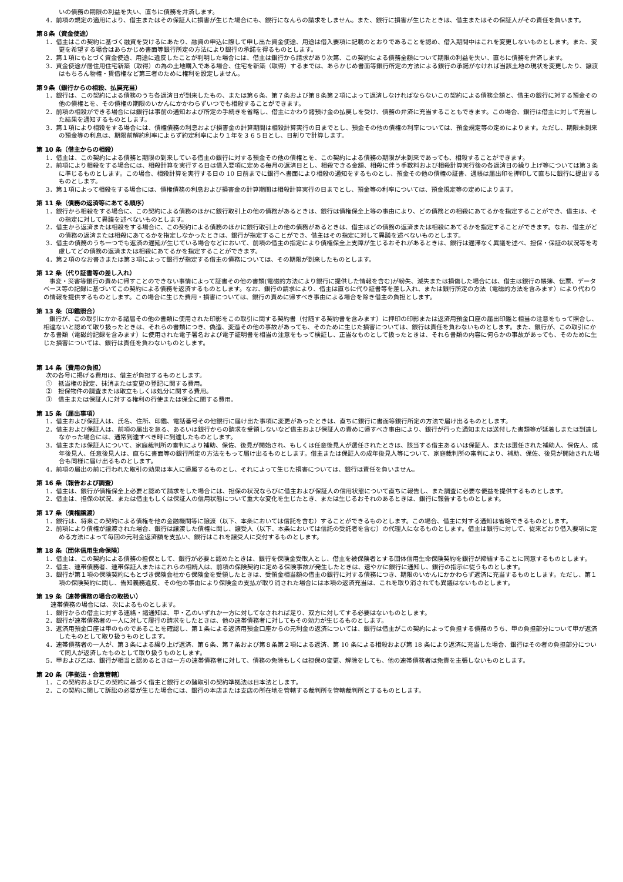いの債務の期限の利益を失い、直ちに債務を弁済します。
4．前項の規定の適用により、借主またはその保証人に損害が生じた場合にも、銀行になんらの請求をしません。また、銀行に損害が生じたときは、借主またはその保証人がその責任を負います。
第８条（資金使途）
1．借主はこの契約に基づく融資を受けるにあたり、融資の申込に際して申し出た資金使途、用途は借入要項に記載のとおりであることを認め、借入期間中はこれを変更しないものとします。また、変更を希望する場合はあらかじめ書面等銀行所定の方法により銀行の承諾を得るものとします。
2．第１項にもとづく資金使途、用途に違反したことが判明した場合には、借主は銀行から請求があり次第、この契約による債務全額について期限の利益を失い、直ちに債務を弁済します。
3．資金使途が居住用住宅新築（取得）の為の土地購入である場合、住宅を新築（取得）するまでは、あらかじめ書面等銀行所定の方法による銀行の承諾がなければ当該土地の現状を変更したり、譲渡はもちろん物権・賃借権など第三者のために権利を設定しません。
第９条（銀行からの相殺、払戻充当）
1．銀行は、この契約による債務のうち各返済日が到来したもの、または第６条、第７条および第８条第２項によって返済しなければならないこの契約による債務全額と、借主の銀行に対する預金その他の債権とを、その債権の期限のいかんにかかわらずいつでも相殺することができます。
2．前項の相殺ができる場合には銀行は事前の通知および所定の手続きを省略し、借主にかわり諸預け金の払戻しを受け、債務の弁済に充当することもできます。この場合、銀行は借主に対して充当した結果を通知するものとします。
3．第１項により相殺をする場合には、債権債務の利息および損害金の計算期間は相殺計算実行の日までとし、預金その他の債権の利率については、預金規定等の定めによります。ただし、期限未到来の預金等の利息は、期限前解約利率によらず約定利率により１年を３６５日とし、日割りで計算します。
第 10 条（借主からの相殺）
1．借主は、この契約による債務と期限の到来している借主の銀行に対する預金その他の債権とを、この契約による債務の期限が未到来であっても、相殺することができます。
2．前項により相殺をする場合には、相殺計算を実行する日は借入要項に定める毎月の返済日とし、相殺できる金額、相殺に伴う手数料および相殺計算実行後の各返済日の繰り上げ等については第３条に準じるものとします。この場合、相殺計算を実行する日の 10 日前までに銀行へ書面により相殺の通知をするものとし、預金その他の債権の証書、通帳は届出印を押印して直ちに銀行に提出するものとします。
3．第１項によって相殺をする場合には、債権債務の利息および損害金の計算期間は相殺計算実行の日までとし、預金等の利率については、預金規定等の定めによります。
第 11 条（債務の返済等にあてる順序）
1．銀行から相殺をする場合に、この契約による債務のほかに銀行取引上の他の債務があるときは、銀行は債権保全上等の事由により、どの債務との相殺にあてるかを指定することができ、借主は、その指定に対して異議を述べないものとします。
2．借主から返済または相殺をする場合に、この契約による債務のほかに銀行取引上の他の債務があるときは、借主はどの債務の返済または相殺にあてるかを指定することができます。なお、借主がどの債務の返済または相殺にあてるかを指定しなかったときは、銀行が指定することができ、借主はその指定に対して異議を述べないものとします。
3．借主の債務のうち一つでも返済の遅延が生じている場合などにおいて、前項の借主の指定により債権保全上支障が生じるおそれがあるときは、銀行は遅滞なく異議を述べ、担保・保証の状況等を考慮してどの債務の返済または相殺にあてるかを指定することができます。
4．第２項のなお書きまたは第３項によって銀行が指定する借主の債務については、その期限が到来したものとします。
第 12 条（代り証書等の差し入れ）
事変・災害等銀行の責めに帰すことのできない事情によって証書その他の書類(電磁的方法により銀行に提供した情報を含む)が紛失、滅失または損傷した場合には、借主は銀行の帳簿、伝票、データベース等の記録に基づいてこの契約による債務を返済するものとします。なお、銀行の請求により、借主は直ちに代り証書等を差し入れ、または銀行所定の方法（電磁的方法を含みます）により代わりの情報を提供するものとします。この場合に生じた費用・損害については、銀行の責めに帰すべき事由による場合を除き借主の負担とします。
第 13 条（印鑑照合）
銀行が、この取引にかかる諸届その他の書類に使用された印影をこの取引に関する契約書（付随する契約書を含みます）に押印の印影または返済用預金口座の届出印鑑と相当の注意をもって照合し、相違ないと認めて取り扱ったときは、それらの書類につき、偽造、変造その他の事故があっても、そのために生じた損害については、銀行は責任を負わないものとします。また、銀行が、この取引にかかる書類（電磁的記録を含みます）に使用された電子署名および電子証明書を相当の注意をもって検証し、正当なものとして扱ったときは、それら書類の内容に何らかの事故があっても、そのために生じた損害については、銀行は責任を負わないものとします。
第 14 条（費用の負担）
次の各号に掲げる費用は、借主が負担するものとします。
①　抵当権の設定、抹消または変更の登記に関する費用。
②　担保物件の調査または取立もしくは処分に関する費用。
③　借主または保証人に対する権利の行使または保全に関する費用。
第 15 条（届出事項）
1．借主および保証人は、氏名、住所、印鑑、電話番号その他銀行に届け出た事項に変更があったときは、直ちに銀行に書面等銀行所定の方法で届け出るものとします。
2．借主および保証人は、前項の届出を怠る、あるいは銀行からの請求を受領しないなど借主および保証人の責めに帰すべき事由により、銀行が行った通知または送付した書類等が延着しまたは到達しなかった場合には、通常到達すべき時に到達したものとします。
3．借主または保証人について、家庭裁判所の審判により補助、保佐、後見が開始され、もしくは任意後見人が選任されたときは、該当する借主あるいは保証人、または選任された補助人、保佐人、成年後見人、任意後見人は、直ちに書面等の銀行所定の方法をもって届け出るものとします。借主または保証人の成年後見人等について、家庭裁判所の審判により、補助、保佐、後見が開始された場合も同様に届け出るものとします。
4．前項の届出の前に行われた取引の効果は本人に帰属するものとし、それによって生じた損害については、銀行は責任を負いません。
第 16 条（報告および調査）
1．借主は、銀行が債権保全上必要と認めて請求をした場合には、担保の状況ならびに借主および保証人の信用状態について直ちに報告し、また調査に必要な便益を提供するものとします。
2．借主は、担保の状況、または借主もしくは保証人の信用状態について重大な変化を生じたとき、または生じるおそれのあるときは、銀行に報告するものとします。
第 17 条（債権譲渡）
1．銀行は、将来この契約による債権を他の金融機関等に譲渡（以下、本条においては信託を含む）することができるものとします。この場合、借主に対する通知は省略できるものとします。
2．前項により債権が譲渡された場合、銀行は譲渡した債権に関し、譲受人（以下、本条においては信託の受託者を含む）の代理人になるものとします。借主は銀行に対して、従来どおり借入要項に定める方法によって毎回の元利金返済額を支払い、銀行はこれを譲受人に交付するものとします。
第 18 条（団体信用生命保険）
1．借主は、この契約による債務の担保として、銀行が必要と認めたときは、銀行を保険金受取人とし、借主を被保険者とする団体信用生命保険契約を銀行が締結することに同意するものとします。
2．借主、連帯債務者、連帯保証人またはこれらの相続人は、前項の保険契約に定める保険事故が発生したときは、速やかに銀行に通知し、銀行の指示に従うものとします。
3．銀行が第１項の保険契約にもとづき保険会社から保険金を受領したときは、受領金相当額の借主の銀行に対する債務につき、期限のいかんにかかわらず返済に充当するものとします。ただし、第１項の保険契約に関し、告知義務違反、その他の事由により保険金の支払が取り消された場合には本項の返済充当は、これを取り消されても異議はないものとします。
第 19 条（連帯債務の場合の取扱い）
連帯債務の場合には、次によるものとします。
1．銀行からの借主に対する連絡・諸通知は、甲・乙のいずれか一方に対してなされれば足り、双方に対してする必要はないものとします。
2．銀行が連帯債務者の一人に対して履行の請求をしたときは、他の連帯債務者に対してもその効力が生じるものとします。
3．返済用預金口座は甲のものであることを確認し、第１条による返済用預金口座からの元利金の返済については、銀行は借主がこの契約によって負担する債務のうち、甲の負担部分について甲が返済したものとして取り扱うものとします。
4．連帯債務者の一人が、第３条による繰り上げ返済、第６条、第７条および第８条第２項による返済、第 10 条による相殺および第 18 条により返済に充当した場合、銀行はその者の負担部分について同人が返済したものとして取り扱うものとします。
5．甲および乙は、銀行が相当と認めるときは一方の連帯債務者に対して、債務の免除もしくは担保の変更、解除をしても、他の連帯債務者は免責を主張しないものとします。
第 20 条（準拠法・合意管轄）
1．この契約およびこの契約に基づく借主と銀行との諸取引の契約準拠法は日本法とします。
2．この契約に関して訴訟の必要が生じた場合には、銀行の本店または支店の所在地を管轄する裁判所を管轄裁判所とするものとします。